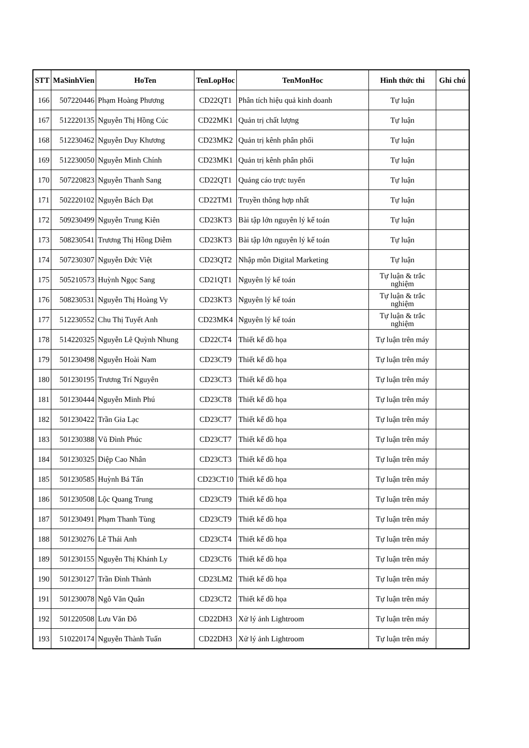| STT | MaSinhVien | HoTen | TenLopHoc | TenMonHoc | Hình thức thi | Ghi chú |
| --- | --- | --- | --- | --- | --- | --- |
| 166 | 507220446 | Phạm Hoàng Phương | CD22QT1 | Phân tích hiệu quả kinh doanh | Tự luận | |
| 167 | 512220135 | Nguyễn Thị Hồng Cúc | CD22MK1 | Quản trị chất lượng | Tự luận | |
| 168 | 512230462 | Nguyễn Duy Khương | CD23MK2 | Quản trị kênh phân phối | Tự luận | |
| 169 | 512230050 | Nguyễn Minh Chính | CD23MK1 | Quản trị kênh phân phối | Tự luận | |
| 170 | 507220823 | Nguyễn Thanh Sang | CD22QT1 | Quảng cáo trực tuyến | Tự luận | |
| 171 | 502220102 | Nguyễn Bách Đạt | CD22TM1 | Truyền thông hợp nhất | Tự luận | |
| 172 | 509230499 | Nguyễn Trung Kiên | CD23KT3 | Bài tập lớn nguyên lý kế toán | Tự luận | |
| 173 | 508230541 | Trương Thị Hồng Diễm | CD23KT3 | Bài tập lớn nguyên lý kế toán | Tự luận | |
| 174 | 507230307 | Nguyễn Đức Việt | CD23QT2 | Nhập môn Digital Marketing | Tự luận | |
| 175 | 505210573 | Huỳnh Ngọc Sang | CD21QT1 | Nguyên lý kế toán | Tự luận & trắc nghiệm | |
| 176 | 508230531 | Nguyễn Thị Hoàng Vy | CD23KT3 | Nguyên lý kế toán | Tự luận & trắc nghiệm | |
| 177 | 512230552 | Chu Thị Tuyết Anh | CD23MK4 | Nguyên lý kế toán | Tự luận & trắc nghiệm | |
| 178 | 514220325 | Nguyễn Lê Quỳnh Nhung | CD22CT4 | Thiết kế đồ họa | Tự luận trên máy | |
| 179 | 501230498 | Nguyễn Hoài Nam | CD23CT9 | Thiết kế đồ họa | Tự luận trên máy | |
| 180 | 501230195 | Trương Trí Nguyên | CD23CT3 | Thiết kế đồ họa | Tự luận trên máy | |
| 181 | 501230444 | Nguyễn Minh Phú | CD23CT8 | Thiết kế đồ họa | Tự luận trên máy | |
| 182 | 501230422 | Trần Gia Lạc | CD23CT7 | Thiết kế đồ họa | Tự luận trên máy | |
| 183 | 501230388 | Vũ Đình Phúc | CD23CT7 | Thiết kế đồ họa | Tự luận trên máy | |
| 184 | 501230325 | Diệp Cao Nhân | CD23CT3 | Thiết kế đồ họa | Tự luận trên máy | |
| 185 | 501230585 | Huỳnh Bá Tấn | CD23CT10 | Thiết kế đồ họa | Tự luận trên máy | |
| 186 | 501230508 | Lộc Quang Trung | CD23CT9 | Thiết kế đồ họa | Tự luận trên máy | |
| 187 | 501230491 | Phạm Thanh Tùng | CD23CT9 | Thiết kế đồ họa | Tự luận trên máy | |
| 188 | 501230276 | Lê Thái Anh | CD23CT4 | Thiết kế đồ họa | Tự luận trên máy | |
| 189 | 501230155 | Nguyễn Thị Khánh Ly | CD23CT6 | Thiết kế đồ họa | Tự luận trên máy | |
| 190 | 501230127 | Trần Đình Thành | CD23LM2 | Thiết kế đồ họa | Tự luận trên máy | |
| 191 | 501230078 | Ngô Văn Quân | CD23CT2 | Thiết kế đồ họa | Tự luận trên máy | |
| 192 | 501220508 | Lưu Văn Đô | CD22DH3 | Xử lý ảnh Lightroom | Tự luận trên máy | |
| 193 | 510220174 | Nguyễn Thành Tuấn | CD22DH3 | Xử lý ảnh Lightroom | Tự luận trên máy | |